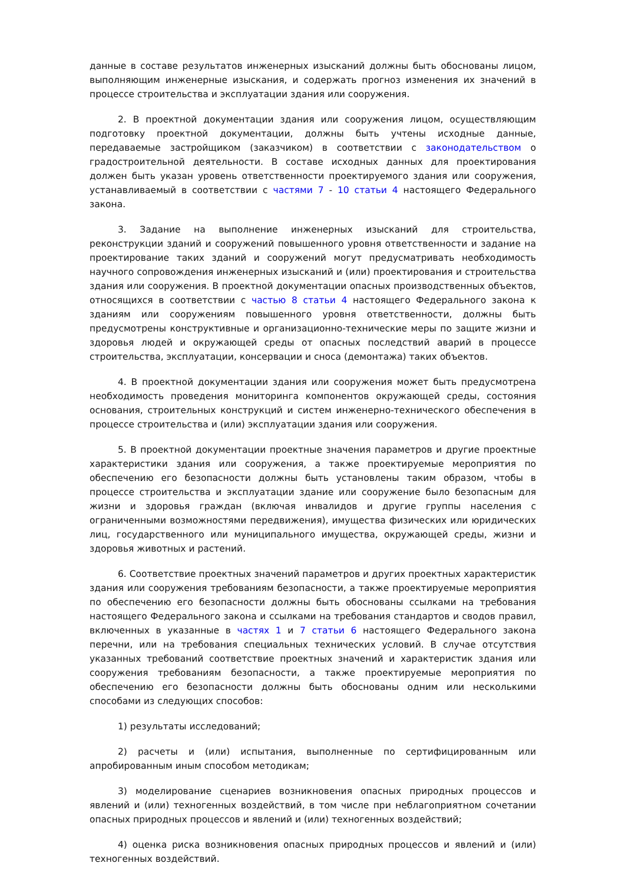данные в составе результатов инженерных изысканий должны быть обоснованы лицом, выполняющим инженерные изыскания, и содержать прогноз изменения их значений в процессе строительства и эксплуатации здания или сооружения.
2. В проектной документации здания или сооружения лицом, осуществляющим подготовку проектной документации, должны быть учтены исходные данные, передаваемые застройщиком (заказчиком) в соответствии с законодательством о градостроительной деятельности. В составе исходных данных для проектирования должен быть указан уровень ответственности проектируемого здания или сооружения, устанавливаемый в соответствии с частями 7 - 10 статьи 4 настоящего Федерального закона.
3. Задание на выполнение инженерных изысканий для строительства, реконструкции зданий и сооружений повышенного уровня ответственности и задание на проектирование таких зданий и сооружений могут предусматривать необходимость научного сопровождения инженерных изысканий и (или) проектирования и строительства здания или сооружения. В проектной документации опасных производственных объектов, относящихся в соответствии с частью 8 статьи 4 настоящего Федерального закона к зданиям или сооружениям повышенного уровня ответственности, должны быть предусмотрены конструктивные и организационно-технические меры по защите жизни и здоровья людей и окружающей среды от опасных последствий аварий в процессе строительства, эксплуатации, консервации и сноса (демонтажа) таких объектов.
4. В проектной документации здания или сооружения может быть предусмотрена необходимость проведения мониторинга компонентов окружающей среды, состояния основания, строительных конструкций и систем инженерно-технического обеспечения в процессе строительства и (или) эксплуатации здания или сооружения.
5. В проектной документации проектные значения параметров и другие проектные характеристики здания или сооружения, а также проектируемые мероприятия по обеспечению его безопасности должны быть установлены таким образом, чтобы в процессе строительства и эксплуатации здание или сооружение было безопасным для жизни и здоровья граждан (включая инвалидов и другие группы населения с ограниченными возможностями передвижения), имущества физических или юридических лиц, государственного или муниципального имущества, окружающей среды, жизни и здоровья животных и растений.
6. Соответствие проектных значений параметров и других проектных характеристик здания или сооружения требованиям безопасности, а также проектируемые мероприятия по обеспечению его безопасности должны быть обоснованы ссылками на требования настоящего Федерального закона и ссылками на требования стандартов и сводов правил, включенных в указанные в частях 1 и 7 статьи 6 настоящего Федерального закона перечни, или на требования специальных технических условий. В случае отсутствия указанных требований соответствие проектных значений и характеристик здания или сооружения требованиям безопасности, а также проектируемые мероприятия по обеспечению его безопасности должны быть обоснованы одним или несколькими способами из следующих способов:
1) результаты исследований;
2) расчеты и (или) испытания, выполненные по сертифицированным или апробированным иным способом методикам;
3) моделирование сценариев возникновения опасных природных процессов и явлений и (или) техногенных воздействий, в том числе при неблагоприятном сочетании опасных природных процессов и явлений и (или) техногенных воздействий;
4) оценка риска возникновения опасных природных процессов и явлений и (или) техногенных воздействий.